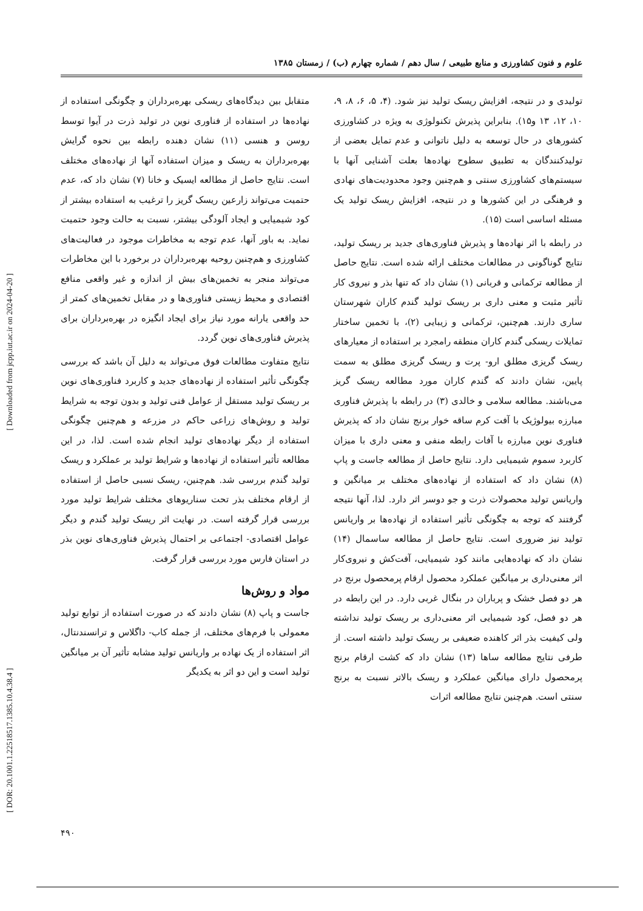علوم و فنون کشاورزی و منابع طبیعی / سال دهم / شماره چهارم (ب) / زمستان ۱۳۸۵
تولیدی و در نتیجه، افزایش ریسک تولید نیز شود. (۴، ۵، ۶، ۸، ۹، ۱۰، ۱۲، ۱۳ و۱۵). بنابراین پذیرش تکنولوژی به ویژه در کشاورزی کشورهای در حال توسعه به دلیل ناتوانی و عدم تمایل بعضی از تولیدکنندگان به تطبیق سطوح نهاده‌ها بعلت آشنایی آنها با سیستم‌های کشاورزی سنتی و هم‌چنین وجود محدودیت‌های نهادی و فرهنگی در این کشورها و در نتیجه، افزایش ریسک تولید یک مسئله اساسی است (۱۵).
در رابطه با اثر نهاده‌ها و پذیرش فناوری‌های جدید بر ریسک تولید، نتایج گوناگونی در مطالعات مختلف ارائه شده است. نتایج حاصل از مطالعه ترکمانی و قربانی (۱) نشان داد که تنها بذر و نیروی کار تأثیر مثبت و معنی داری بر ریسک تولید گندم کاران شهرستان ساری دارند. هم‌چنین، ترکمانی و زیبایی (۲)، با تخمین ساختار تمایلات ریسکی گندم کاران منطقه رامجرد بر استفاده از معیارهای ریسک گریزی مطلق ارو- پرت و ریسک گریزی مطلق به سمت پایین، نشان دادند که گندم کاران مورد مطالعه ریسک گریز می‌باشند. مطالعه سلامی و خالدی (۳) در رابطه با پذیرش فناوری مبارزه بیولوژیک با آفت کرم ساقه خوار برنج نشان داد که پذیرش فناوری نوین مبارزه با آفات رابطه منفی و معنی داری با میزان کاربرد سموم شیمیایی دارد. نتایج حاصل از مطالعه جاست و پاپ (۸) نشان داد که استفاده از نهاده‌های مختلف بر میانگین و واریانس تولید محصولات ذرت و جو دوسر اثر دارد. لذا، آنها نتیجه گرفتند که توجه به چگونگی تأثیر استفاده از نهاده‌ها بر واریانس تولید نیز ضروری است. نتایج حاصل از مطالعه ساسمال (۱۴) نشان داد که نهاده‌هایی مانند کود شیمیایی، آفت‌کش و نیروی‌کار اثر معنی‌داری بر میانگین عملکرد محصول ارقام پرمحصول برنج در هر دو فصل خشک و پرباران در بنگال غربی دارد. در این رابطه در هر دو فصل، کود شیمیایی اثر معنی‌داری بر ریسک تولید نداشته ولی کیفیت بذر اثر کاهنده ضعیفی بر ریسک تولید داشته است. از طرفی نتایج مطالعه ساها (۱۳) نشان داد که کشت ارقام برنج پرمحصول دارای میانگین عملکرد و ریسک بالاتر نسبت به برنج سنتی است. هم‌چنین نتایج مطالعه اثرات
متقابل بین دیدگاه‌های ریسکی بهره‌برداران و چگونگی استفاده از نهاده‌ها در استفاده از فناوری نوین در تولید ذرت در آیوا توسط روسن و هنسی (۱۱) نشان دهنده رابطه بین نحوه گرایش بهره‌برداران به ریسک و میزان استفاده آنها از نهاده‌های مختلف است. نتایج حاصل از مطالعه ایسیک و خانا (۷) نشان داد که، عدم حتمیت می‌تواند زارعین ریسک گریز را ترغیب به استفاده بیشتر از کود شیمیایی و ایجاد آلودگی بیشتر، نسبت به حالت وجود حتمیت نماید. به باور آنها، عدم توجه به مخاطرات موجود در فعالیت‌های کشاورزی و هم‌چنین روحیه بهره‌برداران در برخورد با این مخاطرات می‌تواند منجر به تخمین‌های بیش از اندازه و غیر واقعی منافع اقتصادی و محیط زیستی فناوری‌ها و در مقابل تخمین‌های کمتر از حد واقعی یارانه مورد نیاز برای ایجاد انگیزه در بهره‌برداران برای پذیرش فناوری‌های نوین گردد.
نتایج متفاوت مطالعات فوق می‌تواند به دلیل آن باشد که بررسی چگونگی تأثیر استفاده از نهاده‌های جدید و کاربرد فناوری‌های نوین بر ریسک تولید مستقل از عوامل فنی تولید و بدون توجه به شرایط تولید و روش‌های زراعی حاکم در مزرعه و هم‌چنین چگونگی استفاده از دیگر نهاده‌های تولید انجام شده است. لذا، در این مطالعه تأثیر استفاده از نهاده‌ها و شرایط تولید بر عملکرد و ریسک تولید گندم بررسی شد. هم‌چنین، ریسک نسبی حاصل از استفاده از ارقام مختلف بذر تحت سناریوهای مختلف شرایط تولید مورد بررسی قرار گرفته است. در نهایت اثر ریسک تولید گندم و دیگر عوامل اقتصادی- اجتماعی بر احتمال پذیرش فناوری‌های نوین بذر در استان فارس مورد بررسی قرار گرفت.
مواد و روش‌ها
جاست و پاپ (۸) نشان دادند که در صورت استفاده از توابع تولید معمولی با فرم‌های مختلف، از جمله کاب- داگلاس و ترانسندنتال، اثر استفاده از یک نهاده بر واریانس تولید مشابه تأثیر آن بر میانگین تولید است و این دو اثر به یکدیگر
۴۹۰
[ Downloaded from jcpp.iut.ac.ir on 2024-04-20 ]
[ DOR: 20.1001.1.22518517.1385.10.4.38.4 ]